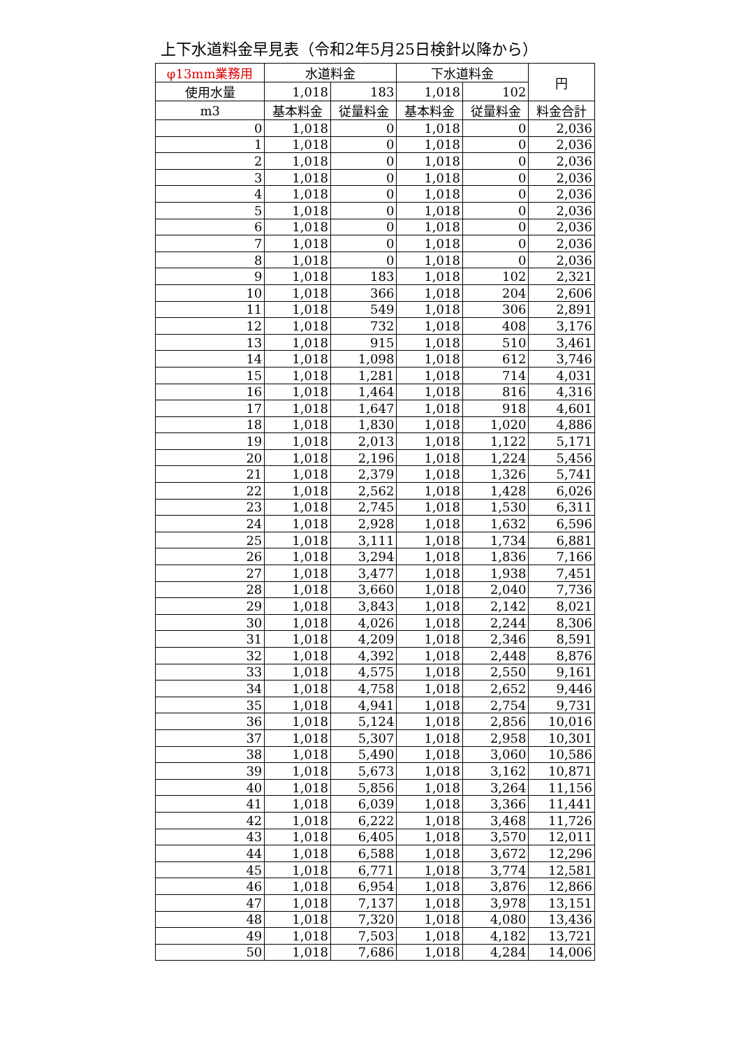上下水道料金早見表（令和2年5月25日検針以降から）
| φ13mm業務用 | 水道料金 | | 下水道料金 | | 円 |
| --- | --- | --- | --- | --- | --- |
| 使用水量 | 1,018 | 183 | 1,018 | 102 | |
| m3 | 基本料金 | 従量料金 | 基本料金 | 従量料金 | 料金合計 |
| 0 | 1,018 | 0 | 1,018 | 0 | 2,036 |
| 1 | 1,018 | 0 | 1,018 | 0 | 2,036 |
| 2 | 1,018 | 0 | 1,018 | 0 | 2,036 |
| 3 | 1,018 | 0 | 1,018 | 0 | 2,036 |
| 4 | 1,018 | 0 | 1,018 | 0 | 2,036 |
| 5 | 1,018 | 0 | 1,018 | 0 | 2,036 |
| 6 | 1,018 | 0 | 1,018 | 0 | 2,036 |
| 7 | 1,018 | 0 | 1,018 | 0 | 2,036 |
| 8 | 1,018 | 0 | 1,018 | 0 | 2,036 |
| 9 | 1,018 | 183 | 1,018 | 102 | 2,321 |
| 10 | 1,018 | 366 | 1,018 | 204 | 2,606 |
| 11 | 1,018 | 549 | 1,018 | 306 | 2,891 |
| 12 | 1,018 | 732 | 1,018 | 408 | 3,176 |
| 13 | 1,018 | 915 | 1,018 | 510 | 3,461 |
| 14 | 1,018 | 1,098 | 1,018 | 612 | 3,746 |
| 15 | 1,018 | 1,281 | 1,018 | 714 | 4,031 |
| 16 | 1,018 | 1,464 | 1,018 | 816 | 4,316 |
| 17 | 1,018 | 1,647 | 1,018 | 918 | 4,601 |
| 18 | 1,018 | 1,830 | 1,018 | 1,020 | 4,886 |
| 19 | 1,018 | 2,013 | 1,018 | 1,122 | 5,171 |
| 20 | 1,018 | 2,196 | 1,018 | 1,224 | 5,456 |
| 21 | 1,018 | 2,379 | 1,018 | 1,326 | 5,741 |
| 22 | 1,018 | 2,562 | 1,018 | 1,428 | 6,026 |
| 23 | 1,018 | 2,745 | 1,018 | 1,530 | 6,311 |
| 24 | 1,018 | 2,928 | 1,018 | 1,632 | 6,596 |
| 25 | 1,018 | 3,111 | 1,018 | 1,734 | 6,881 |
| 26 | 1,018 | 3,294 | 1,018 | 1,836 | 7,166 |
| 27 | 1,018 | 3,477 | 1,018 | 1,938 | 7,451 |
| 28 | 1,018 | 3,660 | 1,018 | 2,040 | 7,736 |
| 29 | 1,018 | 3,843 | 1,018 | 2,142 | 8,021 |
| 30 | 1,018 | 4,026 | 1,018 | 2,244 | 8,306 |
| 31 | 1,018 | 4,209 | 1,018 | 2,346 | 8,591 |
| 32 | 1,018 | 4,392 | 1,018 | 2,448 | 8,876 |
| 33 | 1,018 | 4,575 | 1,018 | 2,550 | 9,161 |
| 34 | 1,018 | 4,758 | 1,018 | 2,652 | 9,446 |
| 35 | 1,018 | 4,941 | 1,018 | 2,754 | 9,731 |
| 36 | 1,018 | 5,124 | 1,018 | 2,856 | 10,016 |
| 37 | 1,018 | 5,307 | 1,018 | 2,958 | 10,301 |
| 38 | 1,018 | 5,490 | 1,018 | 3,060 | 10,586 |
| 39 | 1,018 | 5,673 | 1,018 | 3,162 | 10,871 |
| 40 | 1,018 | 5,856 | 1,018 | 3,264 | 11,156 |
| 41 | 1,018 | 6,039 | 1,018 | 3,366 | 11,441 |
| 42 | 1,018 | 6,222 | 1,018 | 3,468 | 11,726 |
| 43 | 1,018 | 6,405 | 1,018 | 3,570 | 12,011 |
| 44 | 1,018 | 6,588 | 1,018 | 3,672 | 12,296 |
| 45 | 1,018 | 6,771 | 1,018 | 3,774 | 12,581 |
| 46 | 1,018 | 6,954 | 1,018 | 3,876 | 12,866 |
| 47 | 1,018 | 7,137 | 1,018 | 3,978 | 13,151 |
| 48 | 1,018 | 7,320 | 1,018 | 4,080 | 13,436 |
| 49 | 1,018 | 7,503 | 1,018 | 4,182 | 13,721 |
| 50 | 1,018 | 7,686 | 1,018 | 4,284 | 14,006 |